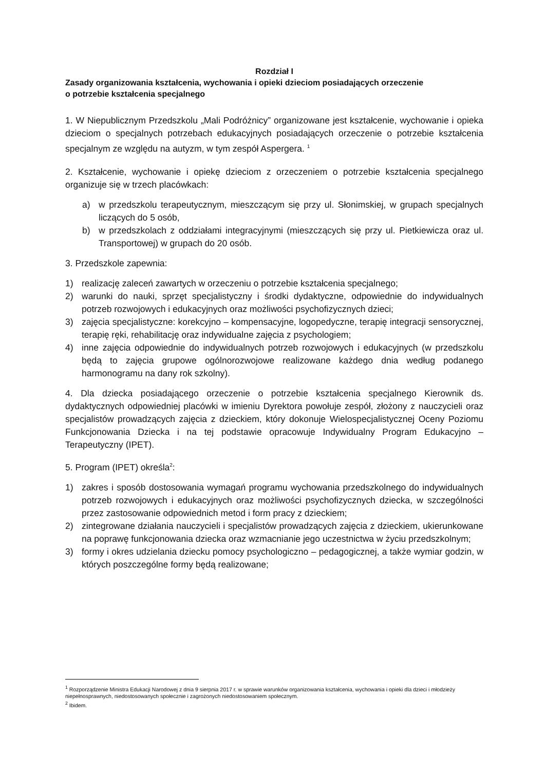Rozdział I
Zasady organizowania kształcenia, wychowania i opieki dzieciom posiadających orzeczenie
o potrzebie kształcenia specjalnego
1. W Niepublicznym Przedszkolu „Mali Podróżnicy” organizowane jest kształcenie, wychowanie i opieka dzieciom o specjalnych potrzebach edukacyjnych posiadających orzeczenie o potrzebie kształcenia specjalnym ze względu na autyzm, w tym zespół Aspergera. <sup>1</sup>
2. Kształcenie, wychowanie i opiekę dzieciom z orzeczeniem o potrzebie kształcenia specjalnego organizuje się w trzech placówkach:
a) w przedszkolu terapeutycznym, mieszczącym się przy ul. Słonimskiej, w grupach specjalnych liczących do 5 osób,
b) w przedszkolach z oddziałami integracyjnymi (mieszczących się przy ul. Pietkiewicza oraz ul. Transportowej) w grupach do 20 osób.
3. Przedszkole zapewnia:
1) realizację zaleceń zawartych w orzeczeniu o potrzebie kształcenia specjalnego;
2) warunki do nauki, sprzęt specjalistyczny i środki dydaktyczne, odpowiednie do indywidualnych potrzeb rozwojowych i edukacyjnych oraz możliwości psychofizycznych dzieci;
3) zajęcia specjalistyczne: korekcyjno – kompensacyjne, logopedyczne, terapię integracji sensorycznej, terapię ręki, rehabilitację oraz indywidualne zajęcia z psychologiem;
4) inne zajęcia odpowiednie do indywidualnych potrzeb rozwojowych i edukacyjnych (w przedszkolu będą to zajęcia grupowe ogólnorozwojowe realizowane każdego dnia według podanego harmonogramu na dany rok szkolny).
4. Dla dziecka posiadającego orzeczenie o potrzebie kształcenia specjalnego Kierownik ds. dydaktycznych odpowiedniej placówki w imieniu Dyrektora powołuje zespół, złożony z nauczycieli oraz specjalistów prowadzących zajęcia z dzieckiem, który dokonuje Wielospecjalistycznej Oceny Poziomu Funkcjonowania Dziecka i na tej podstawie opracowuje Indywidualny Program Edukacyjno – Terapeutyczny (IPET).
5. Program (IPET) określa<sup>2</sup>:
1) zakres i sposób dostosowania wymagań programu wychowania przedszkolnego do indywidualnych potrzeb rozwojowych i edukacyjnych oraz możliwości psychofizycznych dziecka, w szczególności przez zastosowanie odpowiednich metod i form pracy z dzieckiem;
2) zintegrowane działania nauczycieli i specjalistów prowadzących zajęcia z dzieckiem, ukierunkowane na poprawę funkcjonowania dziecka oraz wzmacnianie jego uczestnictwa w życiu przedszkolnym;
3) formy i okres udzielania dziecku pomocy psychologiczno – pedagogicznej, a także wymiar godzin, w których poszczególne formy będą realizowane;
<sup>1</sup> Rozporządzenie Ministra Edukacji Narodowej z dnia 9 sierpnia 2017 r. w sprawie warunków organizowania kształcenia, wychowania i opieki dla dzieci i młodzieży niepełnosprawnych, niedostosowanych społecznie i zagrożonych niedostosowaniem społecznym.
<sup>2</sup> Ibidem.